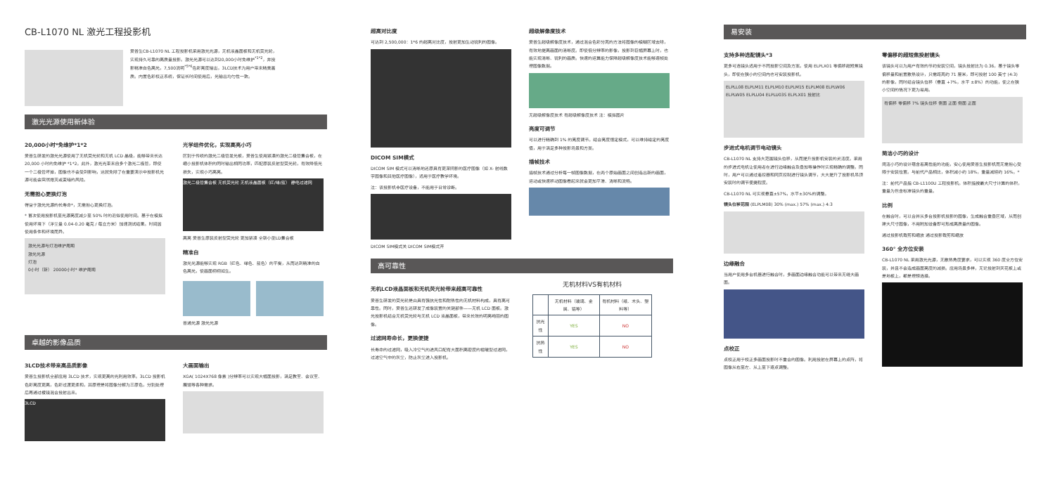CB-L1070 NL 激光工程投影机
爱普生CB-L1070 NL 工程投影机采用激光光源，无机液晶面板和无机荧光轮，实现持久可靠的高质量投影。激光光源可以达到20,000小时免维护<sup>*1*2</sup>，并投影精准白色高光，7,500流明<sup>*5*6</sup>色彩亮度输出，3LCD技术为用户带来精美画质。内置色彩校正系统，保证长时间使用后，光输出均匀性一致。
激光光源使用新体验
20,000小时*免维护*1*2
爱普生研发的激光光源使用了无机荧光轮和无机 LCD 晶极，能够带来长达 20,000 小时的免维护 *1*2。此外，激光光束来自多个激光二极管，即使一个二极管坏掉，图像也不会受到影响，这就免除了在重要演示中投影机光源可能会突然熄灭或变暗的风险。
无需担心更换灯泡
得益于激光光源的长寿命*，无需担心更换灯泡。
* 首次使用投影机至光源亮度减少至 50% 时的近似使用时间。基于在模拟使用环境下（浮尘量 0.04-0.20 毫克 / 每立方米）加速测试结果。时间因使用条件和环境而异。
激光光源与灯泡维护周期
激光光源
灯泡
0小时（新） 20000小时* 维护周期
光学组件优化，实现高亮小巧
区别于传统的激光二极管发光板，爱普生使用紧凑的激光二极管集合板，在缩小投影机体积的同时输出相同功率，匹配原装反射型荧光轮，有效降低光损失，实现小巧高亮。
激光二极管集合板 无机荧光轮 无机液晶面板（红/绿/蓝） 静电过滤网
高亮 爱普生原装反射型荧光轮 更加紧凑 全新小型LD集合板
精准白
激光光源能够实现 RGB（红色、绿色、蓝色）的平衡，从而达到精准的白色高光，使画面栩栩如生。
普通光源 激光光源
卓越的影像品质
3LCD技术带来高品质影像
爱普生投影机全部应用 3LCD 技术，实现更高的光利用效率。3LCD 投影机色彩亮度更高，色彩过渡更柔和，其原理是将图像分解为三原色，分别处理后再通过棱镜混合投射出来。
3LCD
大画面输出
XGA( 1024X768 像素 )分辨率可以实现大幅面投影，满足教室、会议室、展馆等各种需求。
超高对比度
可达到 2,500,000：1*6 的超高对比度，投射更加生动锐利的图像。
DICOM SIM模式
DICOM SIM 模式可以清晰地还原具有更深阴影的医疗图像（如 X- 射线数字图像和其他医疗图像），适用于医疗教学环境。
注：该投影机非医疗设备，不能用于日常诊断。
DICOM SIM模式关 DICOM SIM模式开
超级解像度技术
爱普生超级解像度技术，通过混合色彩分离的方法将图像的模糊区域去除，有效地提高画面的清晰度。即使低分辨率的影像，投影到巨幅屏幕上时，也能实现清晰、锐利的画质。快速的运算能力保障超级解像度技术能够逐帧处理图像数据。
无超级解像度技术 有超级解像度技术 注：模拟图片
亮度可调节
可以进行精确到 1% 的亮度调节。结合亮度恒定模式，可以维持给定的亮度值，用于满足多种投影场景和方案。
插帧技术
插帧技术通过分析每一帧图像数据，在两个原始画面之间创造出新的画面，运动或快速移动图像看起来就会更加平滑、清晰和流畅。
高可靠性
无机LCD液晶面板和无机荧光轮带来超高可靠性
爱普生研发的荧光轮是由具有强抗光性和耐热性的无机材料构成，具有高可靠性。同时，爱普生还研发了成像装置的关键部件——无机 LCD 面板。激光投影机结合无机荧光轮与无机 LCD 液晶面板，带来长效的明亮绚丽的图像。
过滤网寿命长，更换便捷
长寿命的过滤网，吸入冷空气的进风口配有大面积高密度的褶皱型过滤网，过滤空气中的灰尘，防止灰尘进入投影机。
无机材料VS有机材料
| | 无机材料（玻璃、金属、铝等） | 有机材料（纸、木头、塑料等） |
| --- | --- | --- |
| 抗光性 | YES | NO |
| 抗热性 | YES | NO |
易安装
支持多种选配镜头*3
更多可选镜头适用于不同投影空间及方案。使用 ELPLX01 零偏移超短焦镜头，即使在狭小的空间内也可安装投影机。
ELPLL08 ELPLM11 ELPLM10 ELPLM15 ELPLM08 ELPLW06 ELPLW05 ELPLU04 ELPLU03S ELPLX01 投射比
步进式电机调节电动镜头
CB-L1070 NL 支持大范围镜头位移，从而提升投影机安装的灵活度。采用的步进式电机让使用者在进行边缘融合及叠加等操作时实现精确的调整。同时，用户可以通过遥控器和网页控制进行镜头调节，大大提升了投影机吊顶安装时的调节便捷程度。
CB-L1070 NL 可实现垂直±57%，水平±30%的调整。
镜头位移范围 (ELPLM08) 30% (max.) 57% (max.) 4:3
边缘融合
当用户使用多台机器进行融合时，多画面边缘融合功能可以带来无缝大画面。
点校正
点校正用于校正多画面投影时不重合的图像。利用投射在屏幕上的点阵，将图像从右至左、从上至下逐点调整。
零偏移的超短焦投射镜头
该镜头可以为用户有效的节约安装空间，镜头投射比为 0.36，基于镜头零偏移量和前置散热设计，只需距离约 71 厘米，即可投射 100 英寸 (4:3) 的影像，同时结合镜头位移（垂直 +7%，水平 ±8%）的功能，使之在狭小空间的情况下更为易用。
有偏移 零偏移 7% 镜头位移 侧面 正面 侧面 正面
简洁小巧的设计
简洁小巧的设计蕴含着高性能的功能，安心使用爱普生投影机而无需担心受限于安装位置。与前代产品相比，体积减小约 18%，重量减轻约 16%。*
注：前代产品指 CB-L1100U 工程投影机。体积指按最大尺寸计算的体积，重量为包含标准镜头的重量。
比例
在融合时，可以合并从多台投影机投影的图像，生成融合重叠区域，从而创建大尺寸图像，不用附加设备即可形成高质量的图像。
通过投影机裁剪和缩放 通过投影裁剪和缩放
360° 全方位安装
CB-L1070 NL 采用激光光源，无散热角度要求，可以实现 360 度全方位安装，并且不会造成画面亮度的减损。应用场景多样，无论投射到天花板上或是地板上，都是理想选择。